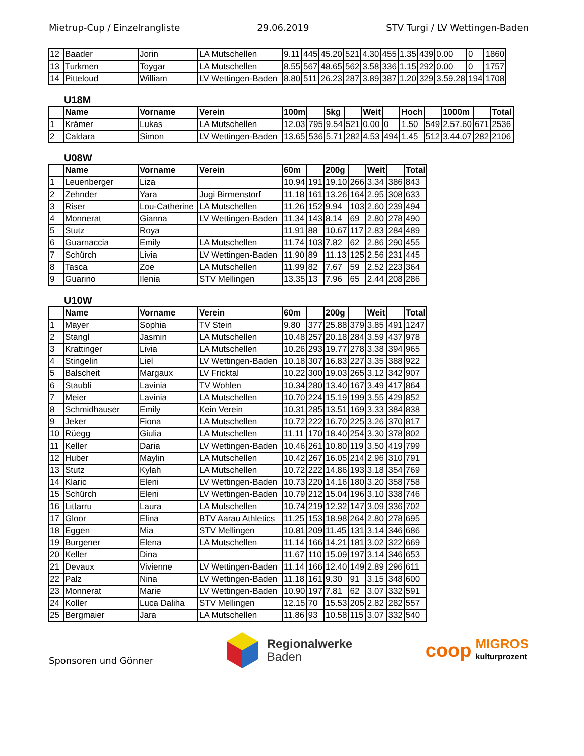Mietrup-Cup / Einzelrangliste 29.06.2019 STV Turgi / LV Wettingen-Baden
| 12 | Baader | Jorin | LA Mutschellen | 9.11 | 445 | 45.20 | 521 | 4.30 | 455 | 1.35 | 439 | 0.00 | 0 | 1860 |
| 13 | Turkmen | Toygar | LA Mutschellen | 8.55 | 567 | 48.65 | 562 | 3.58 | 336 | 1.15 | 292 | 0.00 | 0 | 1757 |
| 14 | Pitteloud | William | LV Wettingen-Baden | 8.80 | 511 | 26.23 | 287 | 3.89 | 387 | 1.20 | 329 | 3.59.28 | 194 | 1708 |
U18M
| | Name | Vorname | Verein | 100m | | 5kg | | Weit | | Hoch | | 1000m | | Total |
| --- | --- | --- | --- | --- | --- | --- | --- | --- | --- | --- | --- | --- | --- | --- |
| 1 | Krämer | Lukas | LA Mutschellen | 12.03 | 795 | 9.54 | 521 | 0.00 | 0 | 1.50 | 549 | 2.57.60 | 671 | 2536 |
| 2 | Caldara | Simon | LV Wettingen-Baden | 13.65 | 536 | 5.71 | 282 | 4.53 | 494 | 1.45 | 512 | 3.44.07 | 282 | 2106 |
U08W
| | Name | Vorname | Verein | 60m | | 200g | | Weit | | Total |
| --- | --- | --- | --- | --- | --- | --- | --- | --- | --- | --- |
| 1 | Leuenberger | Liza | | 10.94 | 191 | 19.10 | 266 | 3.34 | 386 | 843 |
| 2 | Zehnder | Yara | Jugi Birmenstorf | 11.18 | 161 | 13.26 | 164 | 2.95 | 308 | 633 |
| 3 | Riser | Lou-Catherine | LA Mutschellen | 11.26 | 152 | 9.94 | 103 | 2.60 | 239 | 494 |
| 4 | Monnerat | Gianna | LV Wettingen-Baden | 11.34 | 143 | 8.14 | 69 | 2.80 | 278 | 490 |
| 5 | Stutz | Roya | | 11.91 | 88 | 10.67 | 117 | 2.83 | 284 | 489 |
| 6 | Guarnaccia | Emily | LA Mutschellen | 11.74 | 103 | 7.82 | 62 | 2.86 | 290 | 455 |
| 7 | Schürch | Livia | LV Wettingen-Baden | 11.90 | 89 | 11.13 | 125 | 2.56 | 231 | 445 |
| 8 | Tasca | Zoe | LA Mutschellen | 11.99 | 82 | 7.67 | 59 | 2.52 | 223 | 364 |
| 9 | Guarino | Ilenia | STV Mellingen | 13.35 | 13 | 7.96 | 65 | 2.44 | 208 | 286 |
U10W
| | Name | Vorname | Verein | 60m | | 200g | | Weit | | Total |
| --- | --- | --- | --- | --- | --- | --- | --- | --- | --- | --- |
| 1 | Mayer | Sophia | TV Stein | 9.80 | 377 | 25.88 | 379 | 3.85 | 491 | 1247 |
| 2 | Stangl | Jasmin | LA Mutschellen | 10.48 | 257 | 20.18 | 284 | 3.59 | 437 | 978 |
| 3 | Krattinger | Livia | LA Mutschellen | 10.26 | 293 | 19.77 | 278 | 3.38 | 394 | 965 |
| 4 | Stingelin | Liel | LV Wettingen-Baden | 10.18 | 307 | 16.83 | 227 | 3.35 | 388 | 922 |
| 5 | Balscheit | Margaux | LV Fricktal | 10.22 | 300 | 19.03 | 265 | 3.12 | 342 | 907 |
| 6 | Staubli | Lavinia | TV Wohlen | 10.34 | 280 | 13.40 | 167 | 3.49 | 417 | 864 |
| 7 | Meier | Lavinia | LA Mutschellen | 10.70 | 224 | 15.19 | 199 | 3.55 | 429 | 852 |
| 8 | Schmidhauser | Emily | Kein Verein | 10.31 | 285 | 13.51 | 169 | 3.33 | 384 | 838 |
| 9 | Jeker | Fiona | LA Mutschellen | 10.72 | 222 | 16.70 | 225 | 3.26 | 370 | 817 |
| 10 | Rüegg | Giulia | LA Mutschellen | 11.11 | 170 | 18.40 | 254 | 3.30 | 378 | 802 |
| 11 | Keller | Daria | LV Wettingen-Baden | 10.46 | 261 | 10.80 | 119 | 3.50 | 419 | 799 |
| 12 | Huber | Maylin | LA Mutschellen | 10.42 | 267 | 16.05 | 214 | 2.96 | 310 | 791 |
| 13 | Stutz | Kylah | LA Mutschellen | 10.72 | 222 | 14.86 | 193 | 3.18 | 354 | 769 |
| 14 | Klaric | Eleni | LV Wettingen-Baden | 10.73 | 220 | 14.16 | 180 | 3.20 | 358 | 758 |
| 15 | Schürch | Eleni | LV Wettingen-Baden | 10.79 | 212 | 15.04 | 196 | 3.10 | 338 | 746 |
| 16 | Littarru | Laura | LA Mutschellen | 10.74 | 219 | 12.32 | 147 | 3.09 | 336 | 702 |
| 17 | Gloor | Elina | BTV Aarau Athletics | 11.25 | 153 | 18.98 | 264 | 2.80 | 278 | 695 |
| 18 | Eggen | Mia | STV Mellingen | 10.81 | 209 | 11.45 | 131 | 3.14 | 346 | 686 |
| 19 | Burgener | Elena | LA Mutschellen | 11.14 | 166 | 14.21 | 181 | 3.02 | 322 | 669 |
| 20 | Keller | Dina | | 11.67 | 110 | 15.09 | 197 | 3.14 | 346 | 653 |
| 21 | Devaux | Vivienne | LV Wettingen-Baden | 11.14 | 166 | 12.40 | 149 | 2.89 | 296 | 611 |
| 22 | Palz | Nina | LV Wettingen-Baden | 11.18 | 161 | 9.30 | 91 | 3.15 | 348 | 600 |
| 23 | Monnerat | Marie | LV Wettingen-Baden | 10.90 | 197 | 7.81 | 62 | 3.07 | 332 | 591 |
| 24 | Koller | Luca Daliha | STV Mellingen | 12.15 | 70 | 15.53 | 205 | 2.82 | 282 | 557 |
| 25 | Bergmaier | Jara | LA Mutschellen | 11.86 | 93 | 10.58 | 115 | 3.07 | 332 | 540 |
Sponsoren und Gönner
Regionalwerke
Baden
coop
MIGROS
kulturprozent